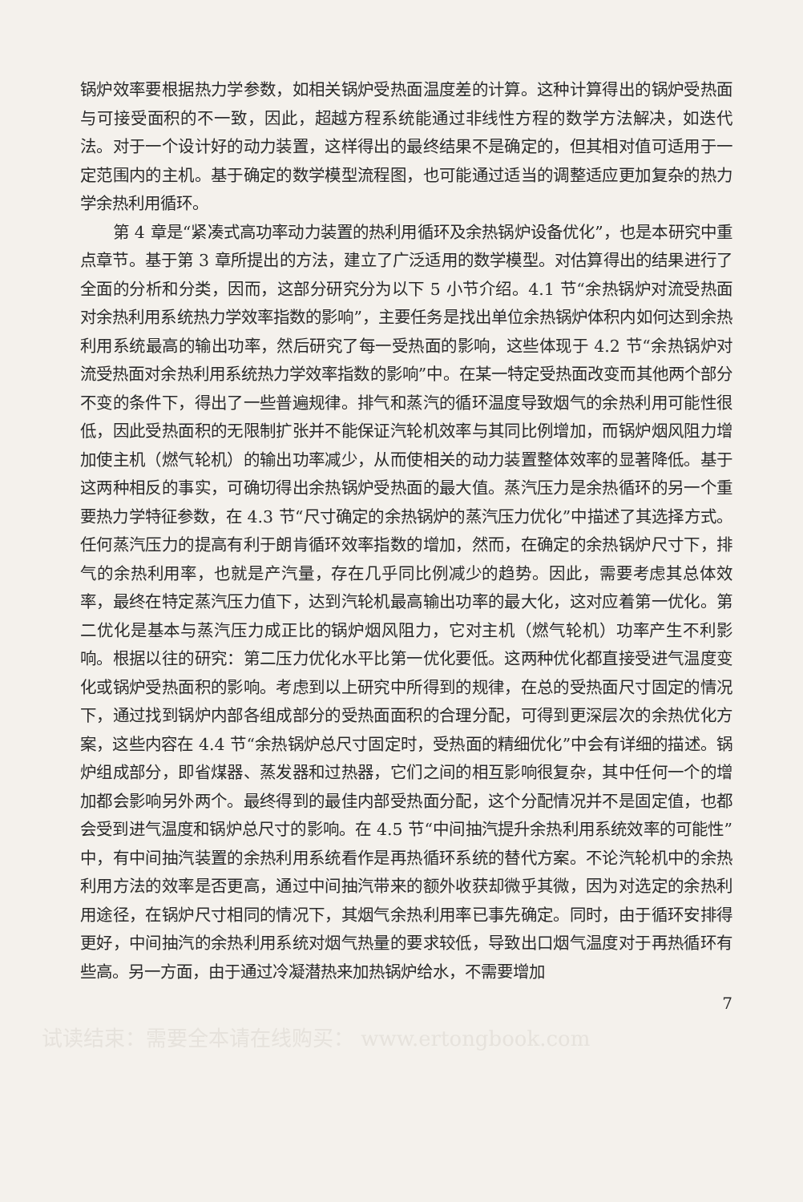锅炉效率要根据热力学参数，如相关锅炉受热面温度差的计算。这种计算得出的锅炉受热面与可接受面积的不一致，因此，超越方程系统能通过非线性方程的数学方法解决，如迭代法。对于一个设计好的动力装置，这样得出的最终结果不是确定的，但其相对值可适用于一定范围内的主机。基于确定的数学模型流程图，也可能通过适当的调整适应更加复杂的热力学余热利用循环。
第 4 章是“紧凑式高功率动力装置的热利用循环及余热锅炉设备优化”，也是本研究中重点章节。基于第 3 章所提出的方法，建立了广泛适用的数学模型。对估算得出的结果进行了全面的分析和分类，因而，这部分研究分为以下 5 小节介绍。4.1 节“余热锅炉对流受热面对余热利用系统热力学效率指数的影响”，主要任务是找出单位余热锅炉体积内如何达到余热利用系统最高的输出功率，然后研究了每一受热面的影响，这些体现于 4.2 节“余热锅炉对流受热面对余热利用系统热力学效率指数的影响”中。在某一特定受热面改变而其他两个部分不变的条件下，得出了一些普遍规律。排气和蒸汽的循环温度导致烟气的余热利用可能性很低，因此受热面积的无限制扩张并不能保证汽轮机效率与其同比例增加，而锅炉烟风阻力增加使主机（燃气轮机）的输出功率减少，从而使相关的动力装置整体效率的显著降低。基于这两种相反的事实，可确切得出余热锅炉受热面的最大值。蒸汽压力是余热循环的另一个重要热力学特征参数，在 4.3 节“尺寸确定的余热锅炉的蒸汽压力优化”中描述了其选择方式。任何蒸汽压力的提高有利于朗肯循环效率指数的增加，然而，在确定的余热锅炉尺寸下，排气的余热利用率，也就是产汽量，存在几乎同比例减少的趋势。因此，需要考虑其总体效率，最终在特定蒸汽压力值下，达到汽轮机最高输出功率的最大化，这对应着第一优化。第二优化是基本与蒸汽压力成正比的锅炉烟风阻力，它对主机（燃气轮机）功率产生不利影响。根据以往的研究：第二压力优化水平比第一优化要低。这两种优化都直接受进气温度变化或锅炉受热面积的影响。考虑到以上研究中所得到的规律，在总的受热面尺寸固定的情况下，通过找到锅炉内部各组成部分的受热面面积的合理分配，可得到更深层次的余热优化方案，这些内容在 4.4 节“余热锅炉总尺寸固定时，受热面的精细优化”中会有详细的描述。锅炉组成部分，即省煤器、蒸发器和过热器，它们之间的相互影响很复杂，其中任何一个的增加都会影响另外两个。最终得到的最佳内部受热面分配，这个分配情况并不是固定值，也都会受到进气温度和锅炉总尺寸的影响。在 4.5 节“中间抽汽提升余热利用系统效率的可能性”中，有中间抽汽装置的余热利用系统看作是再热循环系统的替代方案。不论汽轮机中的余热利用方法的效率是否更高，通过中间抽汽带来的额外收获却微乎其微，因为对选定的余热利用途径，在锅炉尺寸相同的情况下，其烟气余热利用率已事先确定。同时，由于循环安排得更好，中间抽汽的余热利用系统对烟气热量的要求较低，导致出口烟气温度对于再热循环有些高。另一方面，由于通过冷凝潜热来加热锅炉给水，不需要增加
7
试读结束：需要全本请在线购买： www.ertongbook.com